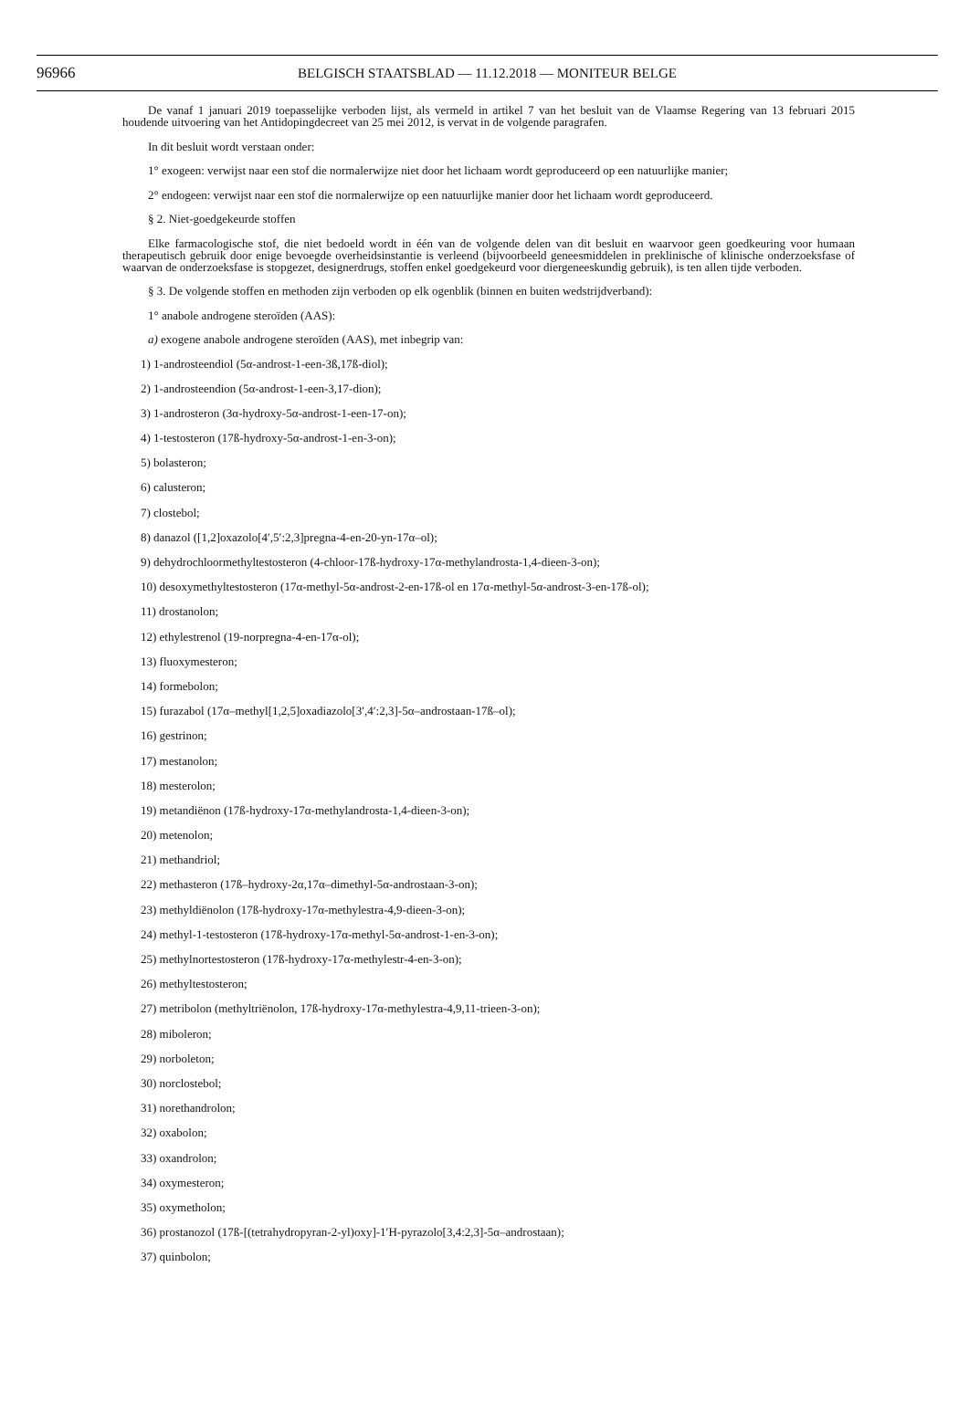96966 BELGISCH STAATSBLAD — 11.12.2018 — MONITEUR BELGE
De vanaf 1 januari 2019 toepasselijke verboden lijst, als vermeld in artikel 7 van het besluit van de Vlaamse Regering van 13 februari 2015 houdende uitvoering van het Antidopingdecreet van 25 mei 2012, is vervat in de volgende paragrafen.
In dit besluit wordt verstaan onder:
1° exogeen: verwijst naar een stof die normalerwijze niet door het lichaam wordt geproduceerd op een natuurlijke manier;
2° endogeen: verwijst naar een stof die normalerwijze op een natuurlijke manier door het lichaam wordt geproduceerd.
§ 2. Niet-goedgekeurde stoffen
Elke farmacologische stof, die niet bedoeld wordt in één van de volgende delen van dit besluit en waarvoor geen goedkeuring voor humaan therapeutisch gebruik door enige bevoegde overheidsinstantie is verleend (bijvoorbeeld geneesmiddelen in preklinische of klinische onderzoeksfase of waarvan de onderzoeksfase is stopgezet, designerdrugs, stoffen enkel goedgekeurd voor diergeneeskundig gebruik), is ten allen tijde verboden.
§ 3. De volgende stoffen en methoden zijn verboden op elk ogenblik (binnen en buiten wedstrijdverband):
1° anabole androgene steroïden (AAS):
a) exogene anabole androgene steroïden (AAS), met inbegrip van:
1) 1-androsteendiol (5α-androst-1-een-3ß,17ß-diol);
2) 1-androsteendion (5α-androst-1-een-3,17-dion);
3) 1-androsteron (3α-hydroxy-5α-androst-1-een-17-on);
4) 1-testosteron (17ß-hydroxy-5α-androst-1-en-3-on);
5) bolasteron;
6) calusteron;
7) clostebol;
8) danazol ([1,2]oxazolo[4′,5′:2,3]pregna-4-en-20-yn-17α–ol);
9) dehydrochloormethyltestosteron (4-chloor-17ß-hydroxy-17α-methylandrosta-1,4-dieen-3-on);
10) desoxymethyltestosteron (17α-methyl-5α-androst-2-en-17ß-ol en 17α-methyl-5α-androst-3-en-17ß-ol);
11) drostanolon;
12) ethylestrenol (19-norpregna-4-en-17α-ol);
13) fluoxymesteron;
14) formebolon;
15) furazabol (17α–methyl[1,2,5]oxadiazolo[3′,4′:2,3]-5α–androstaan-17ß–ol);
16) gestrinon;
17) mestanolon;
18) mesterolon;
19) metandiënon (17ß-hydroxy-17α-methylandrosta-1,4-dieen-3-on);
20) metenolon;
21) methandriol;
22) methasteron (17ß–hydroxy-2α,17α–dimethyl-5α-androstaan-3-on);
23) methyldiënolon (17ß-hydroxy-17α-methylestra-4,9-dieen-3-on);
24) methyl-1-testosteron (17ß-hydroxy-17α-methyl-5α-androst-1-en-3-on);
25) methylnortestosteron (17ß-hydroxy-17α-methylestr-4-en-3-on);
26) methyltestosteron;
27) metribolon (methyltriënolon, 17ß-hydroxy-17α-methylestra-4,9,11-trieen-3-on);
28) miboleron;
29) norboleton;
30) norclostebol;
31) norethandrolon;
32) oxabolon;
33) oxandrolon;
34) oxymesteron;
35) oxymetholon;
36) prostanozol (17ß-[(tetrahydropyran-2-yl)oxy]-1′H-pyrazolo[3,4:2,3]-5α–androstaan);
37) quinbolon;